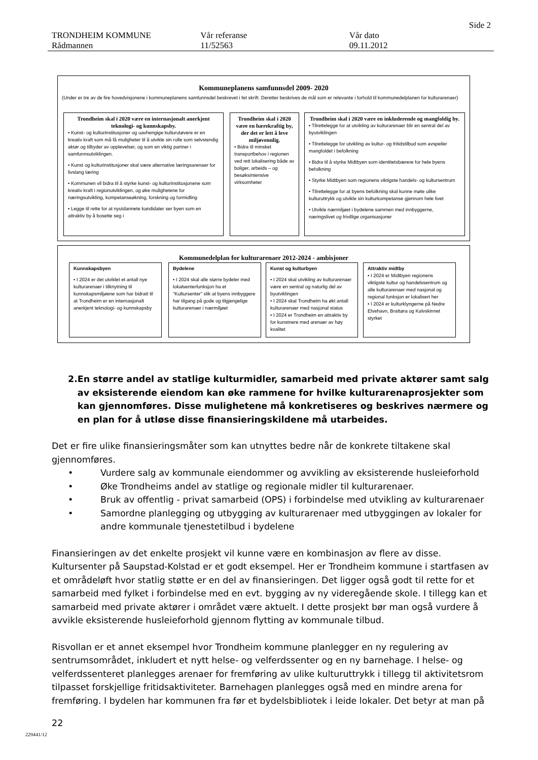Side 2
TRONDHEIM KOMMUNE Vår referanse Vår dato
Rådmannen 11/52563 09.11.2012
Kommuneplanens samfunnsdel 2009- 2020
(Under er tre av de fire hovedvisjonene i kommuneplanens samfunnsdel beskrevet i fet skrift. Deretter beskrives de mål som er relevante i forhold til kommunedelplanen for kulturarenaer)
Trondheim skal i 2020 være en internasjonalt anerkjent teknologi- og kunnskapsby.
• Kunst- og kulturinstitusjoner og uavhengige kulturutøvere er en kreativ kraft som må få muligheter til å utvikle sin rolle som selvstendig aktør og tilbyder av opplevelser, og som en viktig partner i samfunnsutviklingen.
• Kunst og kulturinstitusjoner skal være alternative læringsarenaer for livslang læring
• Kommunen vil bidra til å styrke kunst- og kulturinstitusjonene som kreativ kraft i regionutviklingen, og øke mulighetene for næringsutvikling, kompetanseøkning, forskning og formidling
• Legge til rette for at nyutdannete kandidater ser byen som en attraktiv by å bosette seg i
Trondheim skal i 2020 være en bærekraftig by, der det er lett å leve miljøvennlig.
• Bidra til minsket transportbehov i regionen ved rett lokalisering både av boliger, arbeids – og besøksintensive virksomheter
Trondheim skal i 2020 være en inkluderende og mangfoldig by.
• Tilrettelegge for at utvikling av kulturarenaer blir en sentral del av byutviklingen
• Tilrettelegge for utvikling av kultur- og fritidstilbud som avspeiler mangfoldet i befolkning
• Bidra til å styrke Midtbyen som identitetsbærere for hele byens befolkning
• Styrke Midtbyen som regionens viktigste handels- og kultursentrum
• Tilrettelegge for at byens befolkning skal kunne møte ulike kulturuttrykk og utvikle sin kulturkompetanse gjennom hele livet
• Utvikle nærmiljøet i bydelene sammen med innbyggerne, næringslivet og frivillige organisasjoner
Kommunedelplan for kulturarenaer 2012-2024 - ambisjoner
Kunnskapsbyen
• I 2024 er det utviklet et antall nye kulturarenaer i tilknytning til kunnskapsmiljøene som har bidratt til at Trondheim er en internasjonalt anerkjent teknologi- og kunnskapsby
Bydelene
• I 2024 skal alle større bydeler med lokalsenterfunksjon ha et "Kultursenter" slik at byens innbyggere har tilgang på gode og tilgjengelige kulturarenaer i nærmiljøet
Kunst og kulturbyen
• I 2024 skal utvikling av kulturarenaer være en sentral og naturlig del av byutviklingen
• I 2024 skal Trondheim ha økt antall kulturarenaer med nasjonal status
• I 2024 er Trondheim en attraktiv by for kunstnere med arenaer av høy kvalitet
Attraktiv midtby
• I 2024 er Midtbyen regionens viktigste kultur og handelssentrum og alle kulturarenaer med nasjonal og regional funksjon er lokalisert her
• I 2024 er kulturklyngerne på Nedre Elvehavn, Brattøra og Kalvskinnet styrket
2. En større andel av statlige kulturmidler, samarbeid med private aktører samt salg av eksisterende eiendom kan øke rammene for hvilke kulturarenaprosjekter som kan gjennomføres. Disse mulighetene må konkretiseres og beskrives nærmere og en plan for å utløse disse finansieringskildene må utarbeides.
Det er fire ulike finansieringsmåter som kan utnyttes bedre når de konkrete tiltakene skal gjennomføres.
• Vurdere salg av kommunale eiendommer og avvikling av eksisterende husleieforhold
• Øke Trondheims andel av statlige og regionale midler til kulturarenaer.
• Bruk av offentlig - privat samarbeid (OPS) i forbindelse med utvikling av kulturarenaer
• Samordne planlegging og utbygging av kulturarenaer med utbyggingen av lokaler for andre kommunale tjenestetilbud i bydelene
Finansieringen av det enkelte prosjekt vil kunne være en kombinasjon av flere av disse. Kultursenter på Saupstad-Kolstad er et godt eksempel. Her er Trondheim kommune i startfasen av et områdeløft hvor statlig støtte er en del av finansieringen. Det ligger også godt til rette for et samarbeid med fylket i forbindelse med en evt. bygging av ny videregående skole. I tillegg kan et samarbeid med private aktører i området være aktuelt. I dette prosjekt bør man også vurdere å avvikle eksisterende husleieforhold gjennom flytting av kommunale tilbud.
Risvollan er et annet eksempel hvor Trondheim kommune planlegger en ny regulering av sentrumsområdet, inkludert et nytt helse- og velferdssenter og en ny barnehage. I helse- og velferdssenteret planlegges arenaer for fremføring av ulike kulturuttrykk i tillegg til aktivitetsrom tilpasset forskjellige fritidsaktiviteter. Barnehagen planlegges også med en mindre arena for fremføring. I bydelen har kommunen fra før et bydelsbibliotek i leide lokaler. Det betyr at man på
22
229441/12